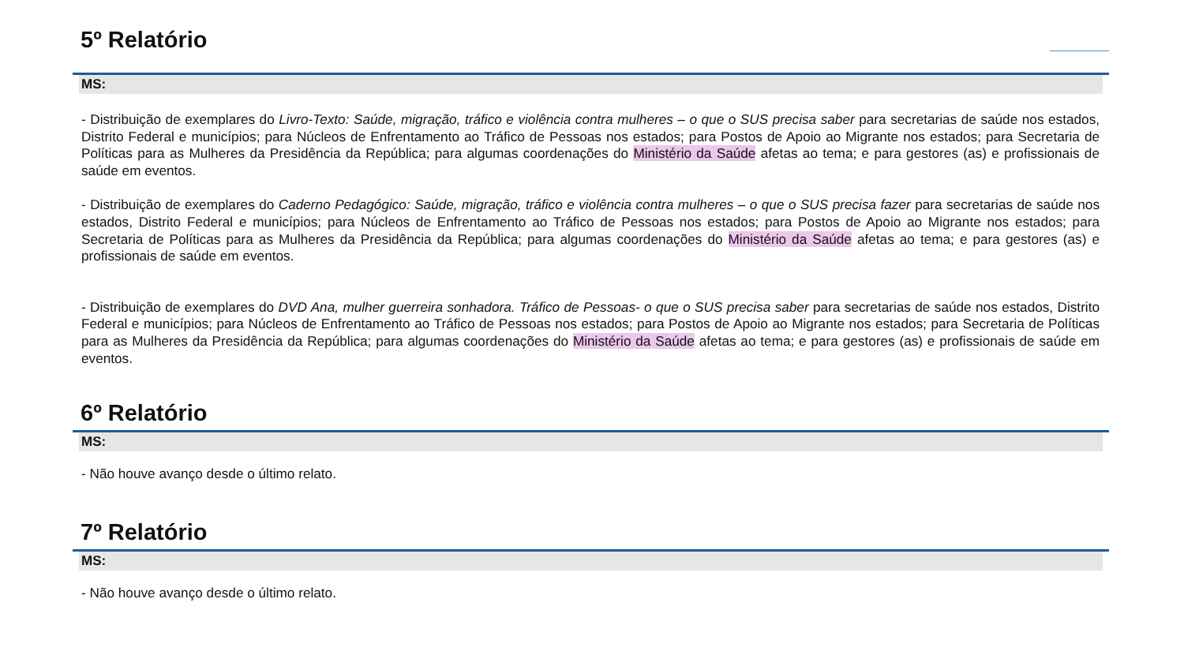5º Relatório
MS:
- Distribuição de exemplares do Livro-Texto: Saúde, migração, tráfico e violência contra mulheres – o que o SUS precisa saber para secretarias de saúde nos estados, Distrito Federal e municípios; para Núcleos de Enfrentamento ao Tráfico de Pessoas nos estados; para Postos de Apoio ao Migrante nos estados; para Secretaria de Políticas para as Mulheres da Presidência da República; para algumas coordenações do Ministério da Saúde afetas ao tema; e para gestores (as) e profissionais de saúde em eventos.
- Distribuição de exemplares do Caderno Pedagógico: Saúde, migração, tráfico e violência contra mulheres – o que o SUS precisa fazer para secretarias de saúde nos estados, Distrito Federal e municípios; para Núcleos de Enfrentamento ao Tráfico de Pessoas nos estados; para Postos de Apoio ao Migrante nos estados; para Secretaria de Políticas para as Mulheres da Presidência da República; para algumas coordenações do Ministério da Saúde afetas ao tema; e para gestores (as) e profissionais de saúde em eventos.
- Distribuição de exemplares do DVD Ana, mulher guerreira sonhadora. Tráfico de Pessoas- o que o SUS precisa saber para secretarias de saúde nos estados, Distrito Federal e municípios; para Núcleos de Enfrentamento ao Tráfico de Pessoas nos estados; para Postos de Apoio ao Migrante nos estados; para Secretaria de Políticas para as Mulheres da Presidência da República; para algumas coordenações do Ministério da Saúde afetas ao tema; e para gestores (as) e profissionais de saúde em eventos.
6º Relatório
MS:
- Não houve avanço desde o último relato.
7º Relatório
MS:
- Não houve avanço desde o último relato.